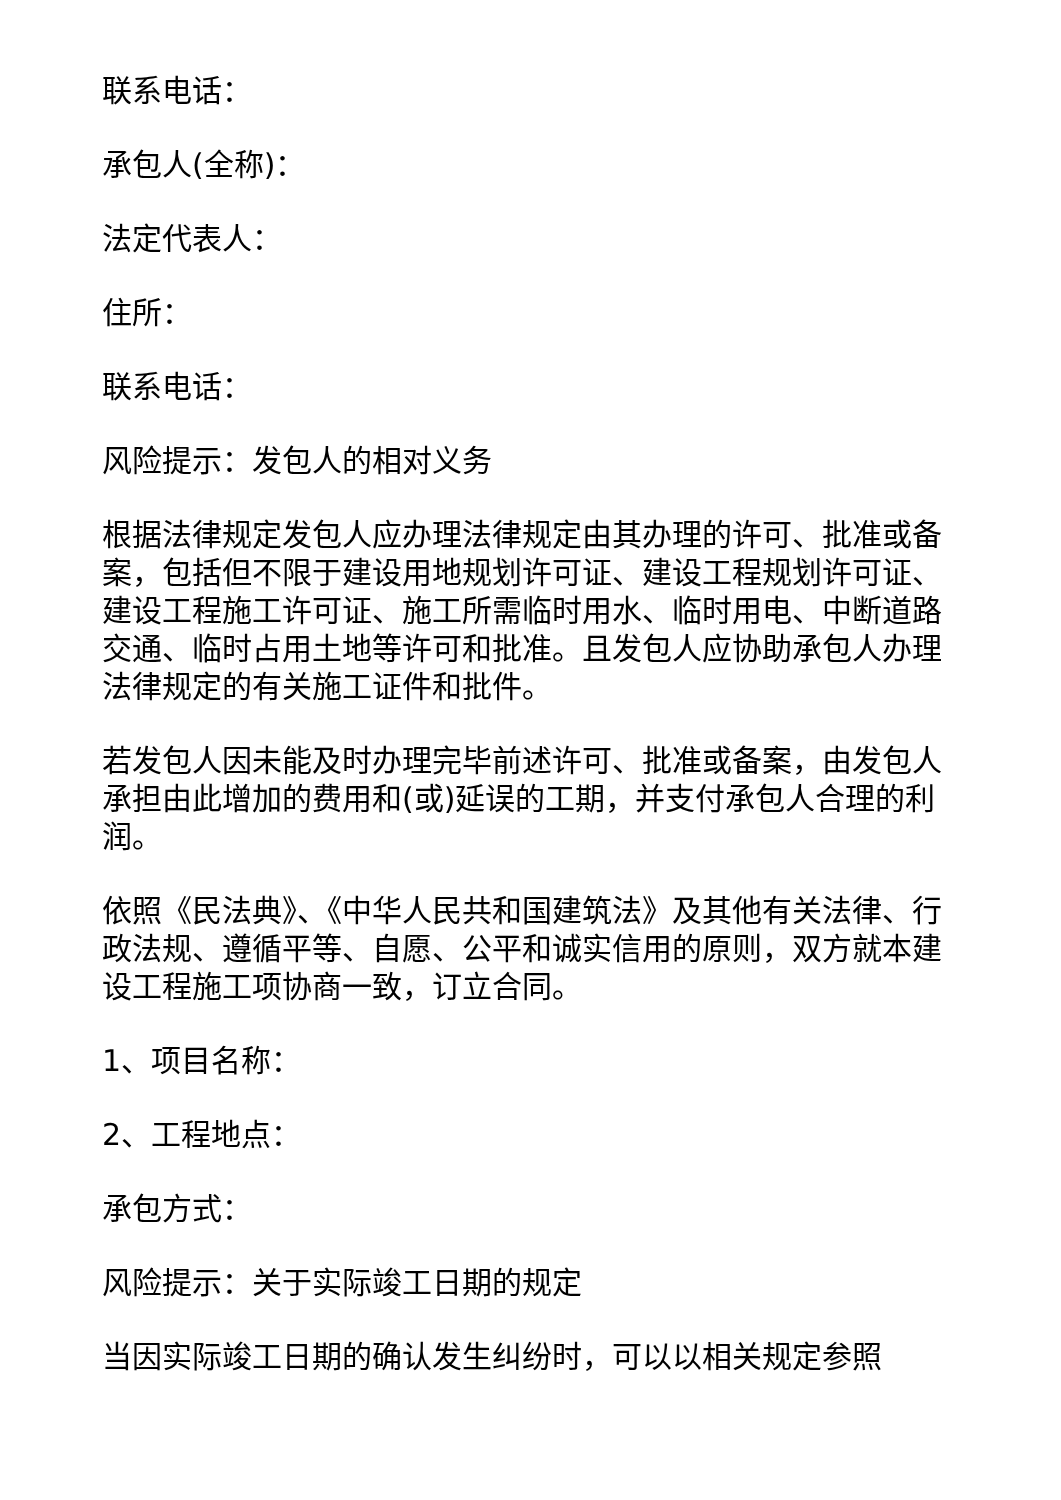联系电话：
承包人(全称)：
法定代表人：
住所：
联系电话：
风险提示：发包人的相对义务
根据法律规定发包人应办理法律规定由其办理的许可、批准或备案，包括但不限于建设用地规划许可证、建设工程规划许可证、建设工程施工许可证、施工所需临时用水、临时用电、中断道路交通、临时占用土地等许可和批准。且发包人应协助承包人办理法律规定的有关施工证件和批件。
若发包人因未能及时办理完毕前述许可、批准或备案，由发包人承担由此增加的费用和(或)延误的工期，并支付承包人合理的利润。
依照《民法典》、《中华人民共和国建筑法》及其他有关法律、行政法规、遵循平等、自愿、公平和诚实信用的原则，双方就本建设工程施工项协商一致，订立合同。
1、项目名称：
2、工程地点：
承包方式：
风险提示：关于实际竣工日期的规定
当因实际竣工日期的确认发生纠纷时，可以以相关规定参照